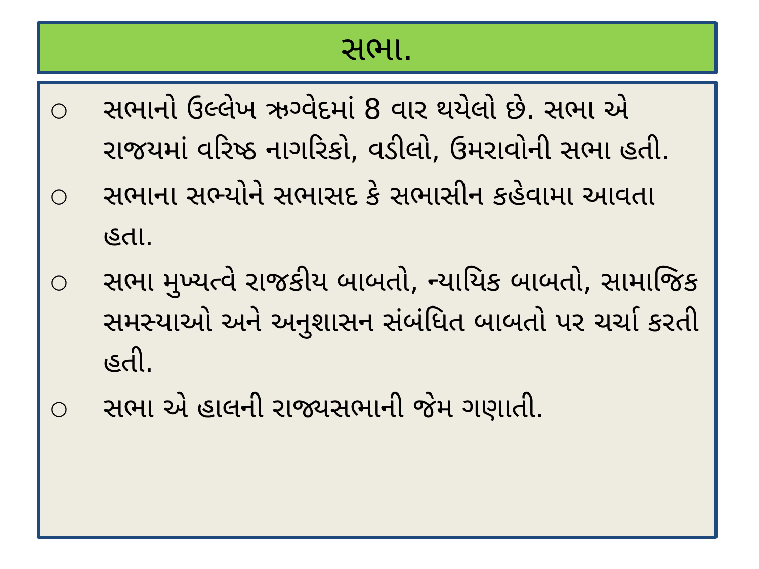સભા.
○
સભાનો ઉલ્લેખ ઋગ્વેદમાં 8 વાર થયેલો છે. સભા એ રાજયમાં વરિષ્ઠ નાગરિકો, વડીલો, ઉમરાવોની સભા હતી.
○
સભાના સભ્યોને સભાસદ કે સભાસીન કહેવામા આવતા હતા.
○
સભા મુખ્યત્વે રાજકીય બાબતો, ન્યાયિક બાબતો, સામાજિક સમસ્યાઓ અને અનુશાસન સંબંધિત બાબતો પર ચર્ચા કરતી હતી.
○
સભા એ હાલની રાજ્યસભાની જેમ ગણાતી.